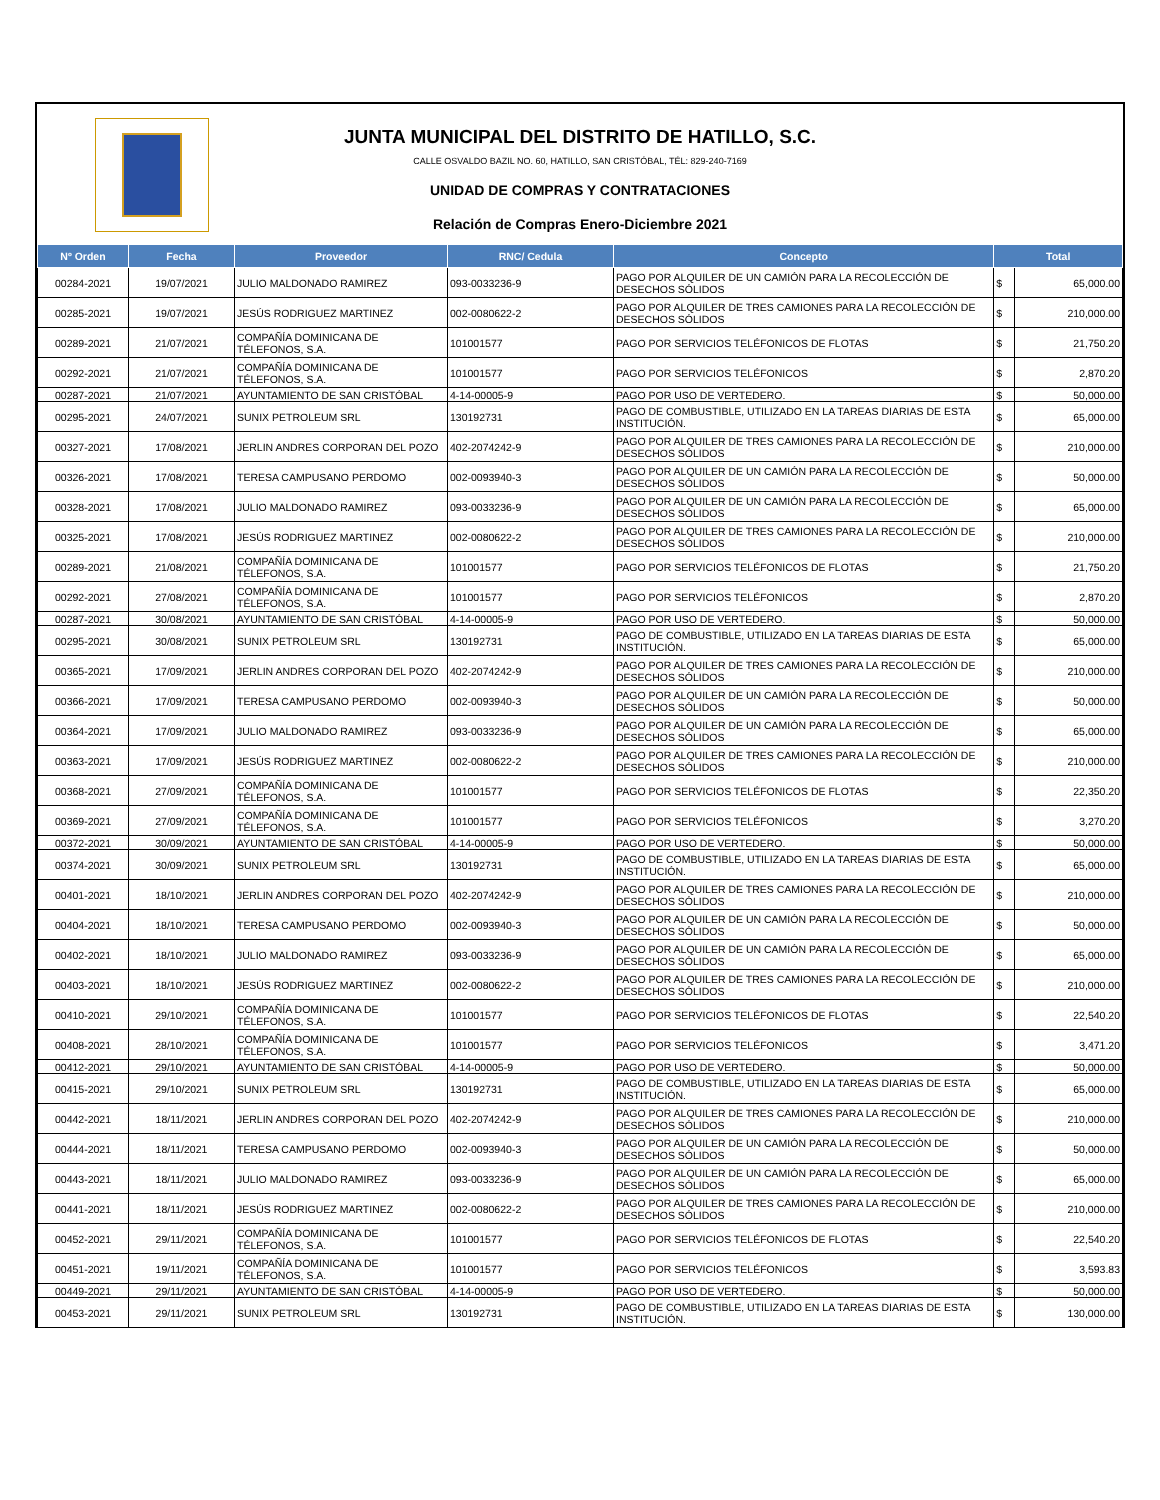JUNTA MUNICIPAL DEL DISTRITO DE HATILLO, S.C.
CALLE OSVALDO BAZIL NO. 60, HATILLO, SAN CRISTÓBAL, TÉL: 829-240-7169
UNIDAD DE COMPRAS Y CONTRATACIONES
Relación de Compras Enero-Diciembre 2021
| Nº Orden | Fecha | Proveedor | RNC/ Cedula | Concepto | Total | |
| --- | --- | --- | --- | --- | --- | --- |
| 00284-2021 | 19/07/2021 | JULIO MALDONADO RAMIREZ | 093-0033236-9 | PAGO POR ALQUILER DE UN CAMIÓN PARA LA RECOLECCIÓN DE DESECHOS SÓLIDOS | $ | 65,000.00 |
| 00285-2021 | 19/07/2021 | JESÚS RODRIGUEZ MARTINEZ | 002-0080622-2 | PAGO POR ALQUILER DE TRES CAMIONES PARA LA RECOLECCIÓN DE DESECHOS SÓLIDOS | $ | 210,000.00 |
| 00289-2021 | 21/07/2021 | COMPAÑÍA DOMINICANA DE TÉLEFONOS, S.A. | 101001577 | PAGO POR SERVICIOS TELÉFONICOS DE FLOTAS | $ | 21,750.20 |
| 00292-2021 | 21/07/2021 | COMPAÑÍA DOMINICANA DE TÉLEFONOS, S.A. | 101001577 | PAGO POR SERVICIOS TELÉFONICOS | $ | 2,870.20 |
| 00287-2021 | 21/07/2021 | AYUNTAMIENTO DE SAN CRISTÓBAL | 4-14-00005-9 | PAGO POR USO DE VERTEDERO. | $ | 50,000.00 |
| 00295-2021 | 24/07/2021 | SUNIX PETROLEUM SRL | 130192731 | PAGO DE COMBUSTIBLE, UTILIZADO EN LA TAREAS DIARIAS DE ESTA INSTITUCIÓN. | $ | 65,000.00 |
| 00327-2021 | 17/08/2021 | JERLIN ANDRES CORPORAN DEL POZO | 402-2074242-9 | PAGO POR ALQUILER DE TRES CAMIONES PARA LA RECOLECCIÓN DE DESECHOS SÓLIDOS | $ | 210,000.00 |
| 00326-2021 | 17/08/2021 | TERESA CAMPUSANO PERDOMO | 002-0093940-3 | PAGO POR ALQUILER DE UN CAMIÓN PARA LA RECOLECCIÓN DE DESECHOS SÓLIDOS | $ | 50,000.00 |
| 00328-2021 | 17/08/2021 | JULIO MALDONADO RAMIREZ | 093-0033236-9 | PAGO POR ALQUILER DE UN CAMIÓN PARA LA RECOLECCIÓN DE DESECHOS SÓLIDOS | $ | 65,000.00 |
| 00325-2021 | 17/08/2021 | JESÚS RODRIGUEZ MARTINEZ | 002-0080622-2 | PAGO POR ALQUILER DE TRES CAMIONES PARA LA RECOLECCIÓN DE DESECHOS SÓLIDOS | $ | 210,000.00 |
| 00289-2021 | 21/08/2021 | COMPAÑÍA DOMINICANA DE TÉLEFONOS, S.A. | 101001577 | PAGO POR SERVICIOS TELÉFONICOS DE FLOTAS | $ | 21,750.20 |
| 00292-2021 | 27/08/2021 | COMPAÑÍA DOMINICANA DE TÉLEFONOS, S.A. | 101001577 | PAGO POR SERVICIOS TELÉFONICOS | $ | 2,870.20 |
| 00287-2021 | 30/08/2021 | AYUNTAMIENTO DE SAN CRISTÓBAL | 4-14-00005-9 | PAGO POR USO DE VERTEDERO. | $ | 50,000.00 |
| 00295-2021 | 30/08/2021 | SUNIX PETROLEUM SRL | 130192731 | PAGO DE COMBUSTIBLE, UTILIZADO EN LA TAREAS DIARIAS DE ESTA INSTITUCIÓN. | $ | 65,000.00 |
| 00365-2021 | 17/09/2021 | JERLIN ANDRES CORPORAN DEL POZO | 402-2074242-9 | PAGO POR ALQUILER DE TRES CAMIONES PARA LA RECOLECCIÓN DE DESECHOS SÓLIDOS | $ | 210,000.00 |
| 00366-2021 | 17/09/2021 | TERESA CAMPUSANO PERDOMO | 002-0093940-3 | PAGO POR ALQUILER DE UN CAMIÓN PARA LA RECOLECCIÓN DE DESECHOS SÓLIDOS | $ | 50,000.00 |
| 00364-2021 | 17/09/2021 | JULIO MALDONADO RAMIREZ | 093-0033236-9 | PAGO POR ALQUILER DE UN CAMIÓN PARA LA RECOLECCIÓN DE DESECHOS SÓLIDOS | $ | 65,000.00 |
| 00363-2021 | 17/09/2021 | JESÚS RODRIGUEZ MARTINEZ | 002-0080622-2 | PAGO POR ALQUILER DE TRES CAMIONES PARA LA RECOLECCIÓN DE DESECHOS SÓLIDOS | $ | 210,000.00 |
| 00368-2021 | 27/09/2021 | COMPAÑÍA DOMINICANA DE TÉLEFONOS, S.A. | 101001577 | PAGO POR SERVICIOS TELÉFONICOS DE FLOTAS | $ | 22,350.20 |
| 00369-2021 | 27/09/2021 | COMPAÑÍA DOMINICANA DE TÉLEFONOS, S.A. | 101001577 | PAGO POR SERVICIOS TELÉFONICOS | $ | 3,270.20 |
| 00372-2021 | 30/09/2021 | AYUNTAMIENTO DE SAN CRISTÓBAL | 4-14-00005-9 | PAGO POR USO DE VERTEDERO. | $ | 50,000.00 |
| 00374-2021 | 30/09/2021 | SUNIX PETROLEUM SRL | 130192731 | PAGO DE COMBUSTIBLE, UTILIZADO EN LA TAREAS DIARIAS DE ESTA INSTITUCIÓN. | $ | 65,000.00 |
| 00401-2021 | 18/10/2021 | JERLIN ANDRES CORPORAN DEL POZO | 402-2074242-9 | PAGO POR ALQUILER DE TRES CAMIONES PARA LA RECOLECCIÓN DE DESECHOS SÓLIDOS | $ | 210,000.00 |
| 00404-2021 | 18/10/2021 | TERESA CAMPUSANO PERDOMO | 002-0093940-3 | PAGO POR ALQUILER DE UN CAMIÓN PARA LA RECOLECCIÓN DE DESECHOS SÓLIDOS | $ | 50,000.00 |
| 00402-2021 | 18/10/2021 | JULIO MALDONADO RAMIREZ | 093-0033236-9 | PAGO POR ALQUILER DE UN CAMIÓN PARA LA RECOLECCIÓN DE DESECHOS SÓLIDOS | $ | 65,000.00 |
| 00403-2021 | 18/10/2021 | JESÚS RODRIGUEZ MARTINEZ | 002-0080622-2 | PAGO POR ALQUILER DE TRES CAMIONES PARA LA RECOLECCIÓN DE DESECHOS SÓLIDOS | $ | 210,000.00 |
| 00410-2021 | 29/10/2021 | COMPAÑÍA DOMINICANA DE TÉLEFONOS, S.A. | 101001577 | PAGO POR SERVICIOS TELÉFONICOS DE FLOTAS | $ | 22,540.20 |
| 00408-2021 | 28/10/2021 | COMPAÑÍA DOMINICANA DE TÉLEFONOS, S.A. | 101001577 | PAGO POR SERVICIOS TELÉFONICOS | $ | 3,471.20 |
| 00412-2021 | 29/10/2021 | AYUNTAMIENTO DE SAN CRISTÓBAL | 4-14-00005-9 | PAGO POR USO DE VERTEDERO. | $ | 50,000.00 |
| 00415-2021 | 29/10/2021 | SUNIX PETROLEUM SRL | 130192731 | PAGO DE COMBUSTIBLE, UTILIZADO EN LA TAREAS DIARIAS DE ESTA INSTITUCIÓN. | $ | 65,000.00 |
| 00442-2021 | 18/11/2021 | JERLIN ANDRES CORPORAN DEL POZO | 402-2074242-9 | PAGO POR ALQUILER DE TRES CAMIONES PARA LA RECOLECCIÓN DE DESECHOS SÓLIDOS | $ | 210,000.00 |
| 00444-2021 | 18/11/2021 | TERESA CAMPUSANO PERDOMO | 002-0093940-3 | PAGO POR ALQUILER DE UN CAMIÓN PARA LA RECOLECCIÓN DE DESECHOS SÓLIDOS | $ | 50,000.00 |
| 00443-2021 | 18/11/2021 | JULIO MALDONADO RAMIREZ | 093-0033236-9 | PAGO POR ALQUILER DE UN CAMIÓN PARA LA RECOLECCIÓN DE DESECHOS SÓLIDOS | $ | 65,000.00 |
| 00441-2021 | 18/11/2021 | JESÚS RODRIGUEZ MARTINEZ | 002-0080622-2 | PAGO POR ALQUILER DE TRES CAMIONES PARA LA RECOLECCIÓN DE DESECHOS SÓLIDOS | $ | 210,000.00 |
| 00452-2021 | 29/11/2021 | COMPAÑÍA DOMINICANA DE TÉLEFONOS, S.A. | 101001577 | PAGO POR SERVICIOS TELÉFONICOS DE FLOTAS | $ | 22,540.20 |
| 00451-2021 | 19/11/2021 | COMPAÑÍA DOMINICANA DE TÉLEFONOS, S.A. | 101001577 | PAGO POR SERVICIOS TELÉFONICOS | $ | 3,593.83 |
| 00449-2021 | 29/11/2021 | AYUNTAMIENTO DE SAN CRISTÓBAL | 4-14-00005-9 | PAGO POR USO DE VERTEDERO. | $ | 50,000.00 |
| 00453-2021 | 29/11/2021 | SUNIX PETROLEUM SRL | 130192731 | PAGO DE COMBUSTIBLE, UTILIZADO EN LA TAREAS DIARIAS DE ESTA INSTITUCIÓN. | $ | 130,000.00 |